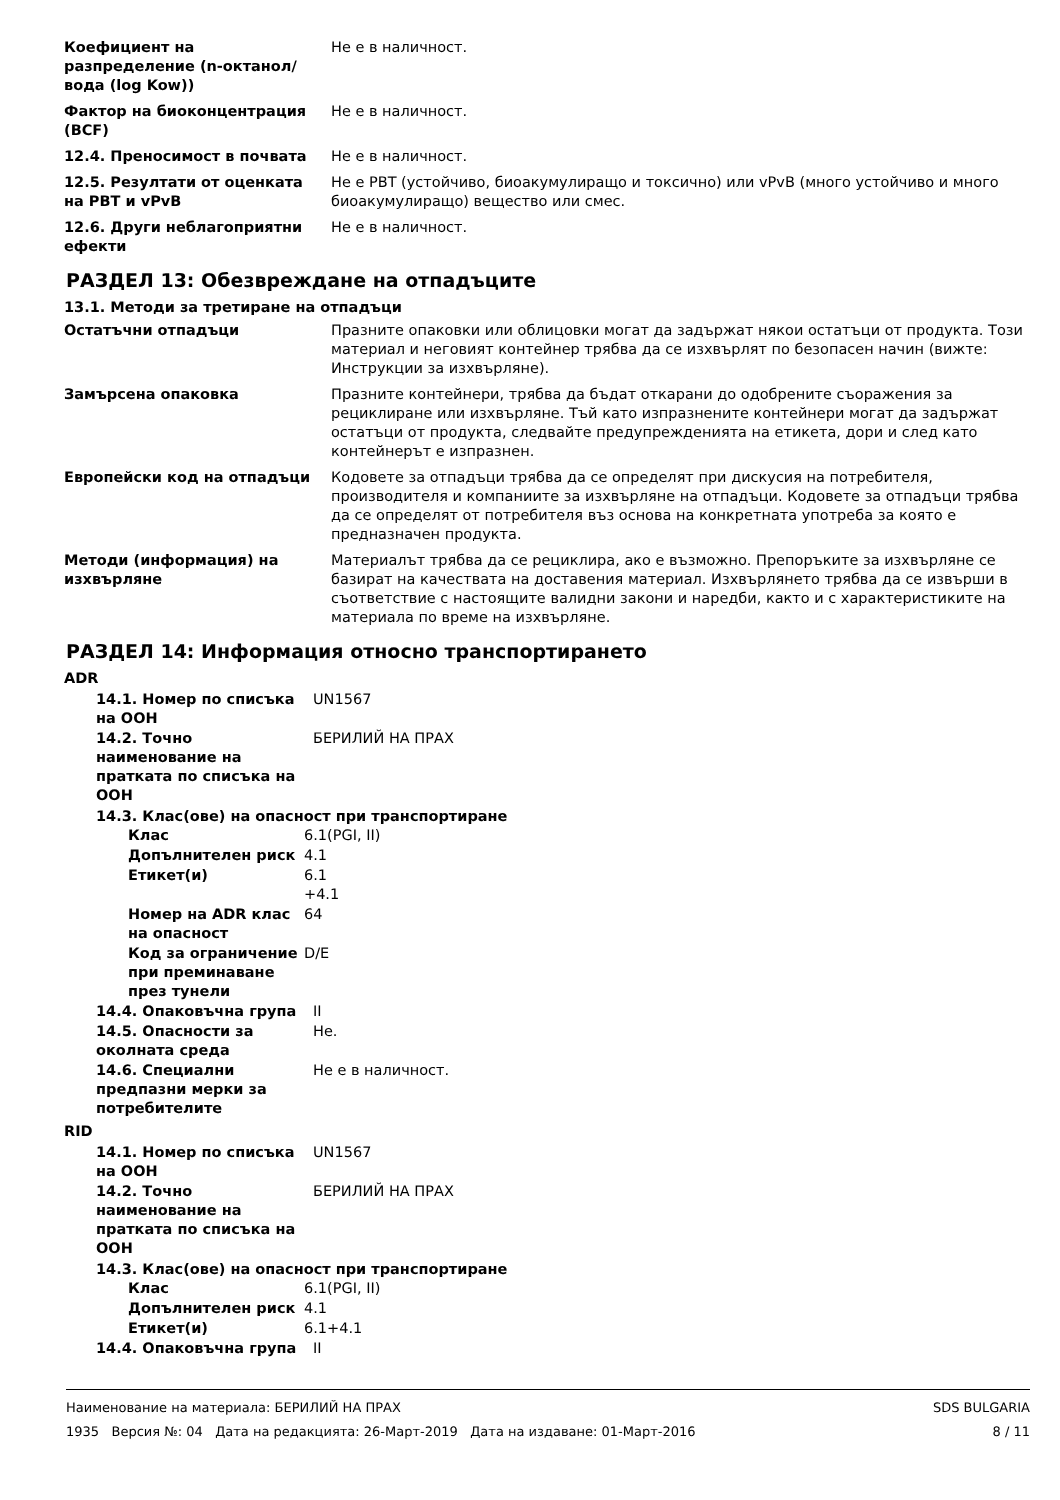| Коефициент на разпределение (n-октанол/вода (log Kow)) | Не е в наличност. |
| Фактор на биоконцентрация (BCF) | Не е в наличност. |
| 12.4. Преносимост в почвата | Не е в наличност. |
| 12.5. Резултати от оценката на PBT и vPvB | Не е PBT (устойчиво, биоакумулиращо и токсично) или vPvB (много устойчиво и много биоакумулиращо) вещество или смес. |
| 12.6. Други неблагоприятни ефекти | Не е в наличност. |
РАЗДЕЛ 13: Обезвреждане на отпадъците
13.1. Методи за третиране на отпадъци
| Остатъчни отпадъци | Празните опаковки или облицовки могат да задържат някои остатъци от продукта. Този материал и неговият контейнер трябва да се изхвърлят по безопасен начин (вижте: Инструкции за изхвърляне). |
| Замърсена опаковка | Празните контейнери, трябва да бъдат откарани до одобрените съоражения за рециклиране или изхвърляне. Тъй като изпразнените контейнери могат да задържат остатъци от продукта, следвайте предупрежденията на етикета, дори и след като контейнерът е изпразнен. |
| Европейски код на отпадъци | Кодовете за отпадъци трябва да се определят при дискусия на потребителя, производителя и компаниите за изхвърляне на отпадъци. Кодовете за отпадъци трябва да се определят от потребителя въз основа на конкретната употреба за която е предназначен продукта. |
| Методи (информация) на изхвърляне | Материалът трябва да се рециклира, ако е възможно. Препоръките за изхвърляне се базират на качествата на доставения материал. Изхвърлянето трябва да се извърши в съответствие с настоящите валидни закони и наредби, както и с характеристиките на материала по време на изхвърляне. |
РАЗДЕЛ 14: Информация относно транспортирането
ADR
| 14.1. Номер по списъка на ООН | UN1567 |
| 14.2. Точно наименование на пратката по списъка на ООН | БЕРИЛИЙ НА ПРАХ |
14.3. Клас(ове) на опасност при транспортиране
| Клас | 6.1(PGI, II) |
| Допълнителен риск | 4.1 |
| Етикет(и) | 6.1 +4.1 |
| Номер на ADR клас на опасност | 64 |
| Код за ограничение при преминаване през тунели | D/E |
| 14.4. Опаковъчна група | II |
| 14.5. Опасности за околната среда | Не. |
| 14.6. Специални предпазни мерки за потребителите | Не е в наличност. |
RID
| 14.1. Номер по списъка на ООН | UN1567 |
| 14.2. Точно наименование на пратката по списъка на ООН | БЕРИЛИЙ НА ПРАХ |
14.3. Клас(ове) на опасност при транспортиране
| Клас | 6.1(PGI, II) |
| Допълнителен риск | 4.1 |
| Етикет(и) | 6.1+4.1 |
| 14.4. Опаковъчна група | II |
Наименование на материала: БЕРИЛИЙ НА ПРАХ
1935 Версия №: 04 Дата на редакцията: 26-Март-2019 Дата на издаване: 01-Март-2016
SDS BULGARIA
8 / 11